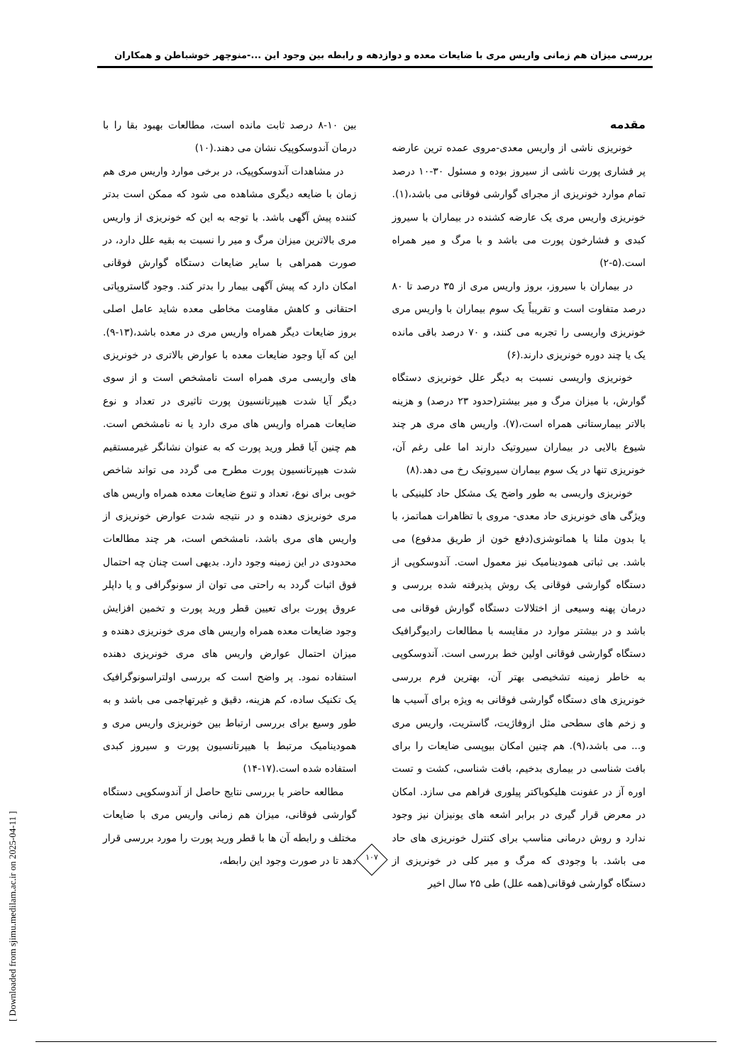بررسی میزان هم زمانی واریس مری با ضایعات معده و دوازدهه و رابطه بین وجود این ...-منوچهر خوشباطن و همکاران
مقدمه
خونریزی ناشی از واریس معدی-مروی عمده ترین عارضه پر فشاری پورت ناشی از سیروز بوده و مسئول ۳۰-۱۰ درصد تمام موارد خونریزی از مجرای گوارشی فوقانی می باشد،(۱). خونریزی واریس مری یک عارضه کشنده در بیماران با سیروز کبدی و فشارخون پورت می باشد و با مرگ و میر همراه است.(۵-۲)
در بیماران با سیروز، بروز واریس مری از ۳۵ درصد تا ۸۰ درصد متفاوت است و تقریباً یک سوم بیماران با واریس مری خونریزی واریسی را تجربه می کنند، و ۷۰ درصد باقی مانده یک یا چند دوره خونریزی دارند.(۶)
خونریزی واریسی نسبت به دیگر علل خونریزی دستگاه گوارش، با میزان مرگ و میر بیشتر(حدود ۲۳ درصد) و هزینه بالاتر بیمارستانی همراه است،(۷). واریس های مری هر چند شیوع بالایی در بیماران سیروتیک دارند اما علی رغم آن، خونریزی تنها در یک سوم بیماران سیروتیک رخ می دهد.(۸)
خونریزی واریسی به طور واضح یک مشکل حاد کلینیکی با ویژگی های خونریزی حاد معدی- مروی با تظاهرات هماتمز، با یا بدون ملنا یا هماتوشزی(دفع خون از طریق مدفوع) می باشد. بی ثباتی همودینامیک نیز معمول است. آندوسکوپی از دستگاه گوارشی فوقانی یک روش پذیرفته شده بررسی و درمان پهنه وسیعی از اختلالات دستگاه گوارش فوقانی می باشد و در بیشتر موارد در مقایسه با مطالعات رادیوگرافیک دستگاه گوارشی فوقانی اولین خط بررسی است. آندوسکوپی به خاطر زمینه تشخیصی بهتر آن، بهترین فرم بررسی خونریزی های دستگاه گوارشی فوقانی به ویژه برای آسیب ها و زخم های سطحی مثل ازوفاژیت، گاستریت، واریس مری و... می باشد،(۹). هم چنین امکان بیوپسی ضایعات را برای بافت شناسی در بیماری بدخیم، بافت شناسی، کشت و تست اوره آز در عفونت هلیکوباکتر پیلوری فراهم می سازد. امکان در معرض قرار گیری در برابر اشعه های یونیزان نیز وجود ندارد و روش درمانی مناسب برای کنترل خونریزی های حاد می باشد. با وجودی که مرگ و میر کلی در خونریزی از دستگاه گوارشی فوقانی(همه علل) طی ۲۵ سال اخیر
بین ۱۰-۸ درصد ثابت مانده است، مطالعات بهبود بقا را با درمان آندوسکوپیک نشان می دهند.(۱۰)
در مشاهدات آندوسکوپیک، در برخی موارد واریس مری هم زمان با ضایعه دیگری مشاهده می شود که ممکن است بدتر کننده پیش آگهی باشد. با توجه به این که خونریزی از واریس مری بالاترین میزان مرگ و میر را نسبت به بقیه علل دارد، در صورت همراهی با سایر ضایعات دستگاه گوارش فوقانی امکان دارد که پیش آگهی بیمار را بدتر کند. وجود گاستروپاتی احتقانی و کاهش مقاومت مخاطی معده شاید عامل اصلی بروز ضایعات دیگر همراه واریس مری در معده باشد،(۱۳-۹). این که آیا وجود ضایعات معده با عوارض بالاتری در خونریزی های واریسی مری همراه است نامشخص است و از سوی دیگر آیا شدت هیپرتانسیون پورت تاثیری در تعداد و نوع ضایعات همراه واریس های مری دارد یا نه نامشخص است. هم چنین آیا قطر ورید پورت که به عنوان نشانگر غیرمستقیم شدت هیپرتانسیون پورت مطرح می گردد می تواند شاخص خوبی برای نوع، تعداد و تنوع ضایعات معده همراه واریس های مری خونریزی دهنده و در نتیجه شدت عوارض خونریزی از واریس های مری باشد، نامشخص است، هر چند مطالعات محدودی در این زمینه وجود دارد. بدیهی است چنان چه احتمال فوق اثبات گردد به راحتی می توان از سونوگرافی و یا داپلر عروق پورت برای تعیین قطر ورید پورت و تخمین افزایش وجود ضایعات معده همراه واریس های مری خونریزی دهنده و میزان احتمال عوارض واریس های مری خونریزی دهنده استفاده نمود. پر واضح است که بررسی اولتراسونوگرافیک یک تکنیک ساده، کم هزینه، دقیق و غیرتهاجمی می باشد و به طور وسیع برای بررسی ارتباط بین خونریزی واریس مری و همودینامیک مرتبط با هیپرتانسیون پورت و سیروز کبدی استفاده شده است.(۱۷-۱۴)
مطالعه حاضر با بررسی نتایج حاصل از آندوسکوپی دستگاه گوارشی فوقانی، میزان هم زمانی واریس مری با ضایعات مختلف و رابطه آن ها با قطر ورید پورت را مورد بررسی قرار دهد تا در صورت وجود این رابطه،
۱۰۷
[ Downloaded from sjimu.medilam.ac.ir on 2025-04-11 ]